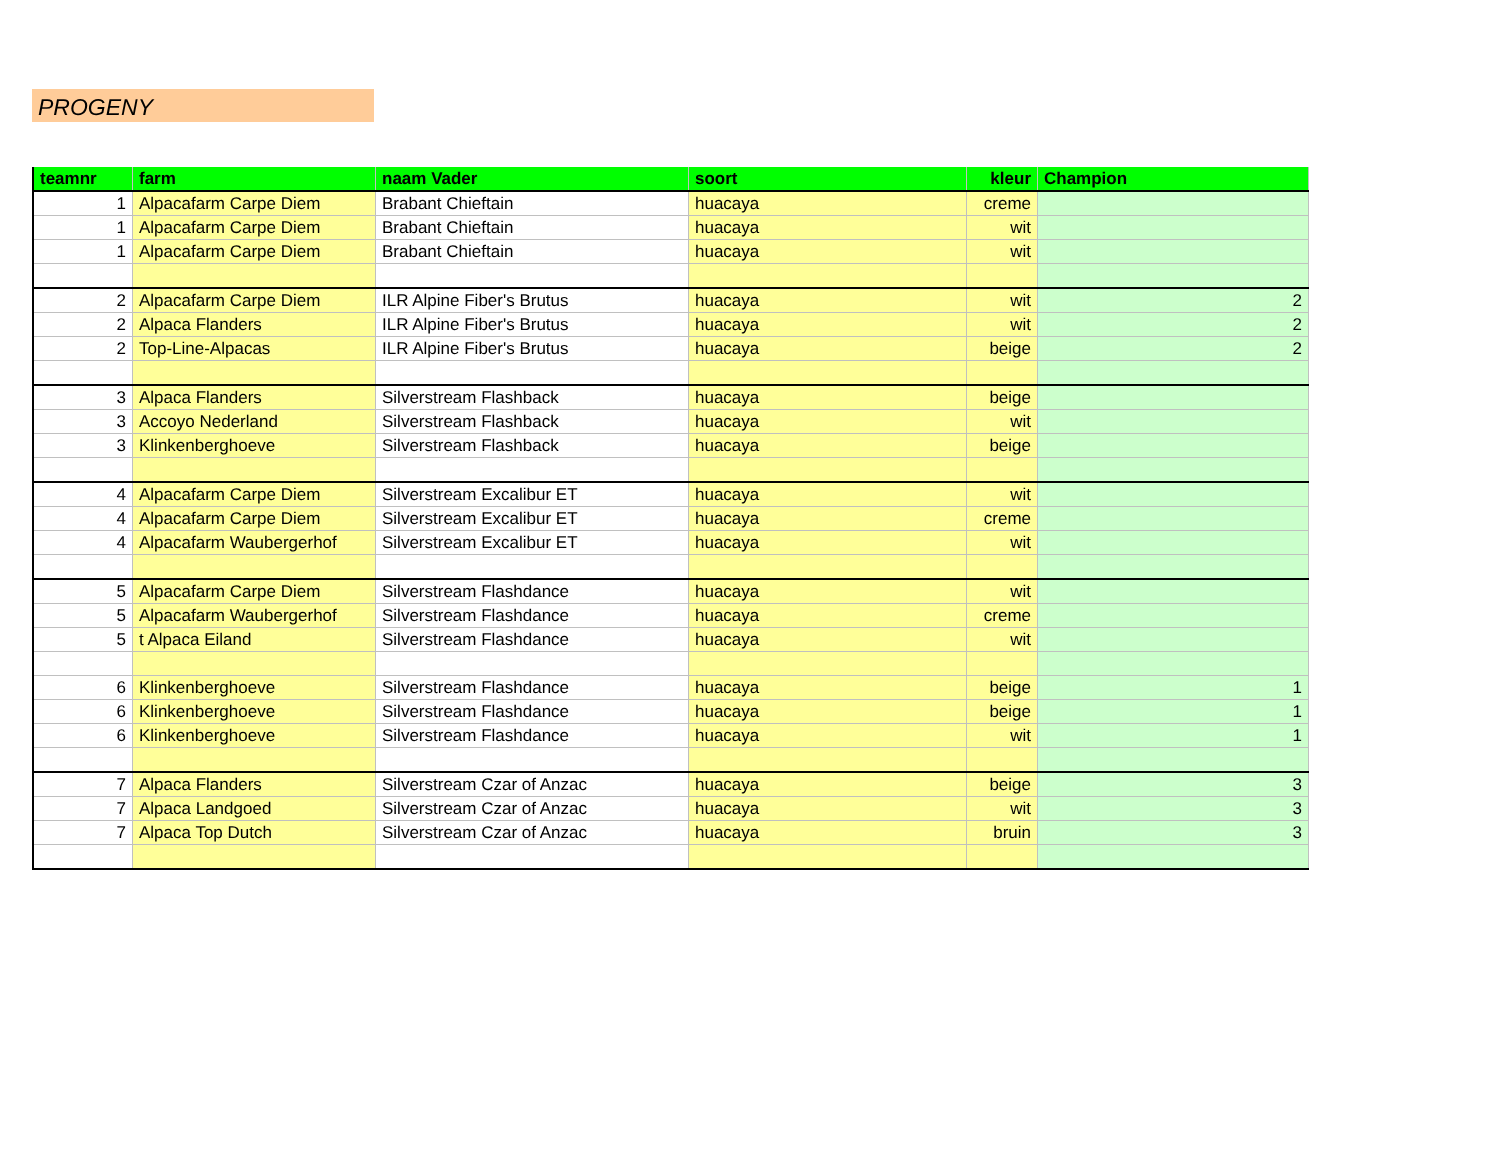PROGENY
| teamnr | farm | naam Vader | soort | kleur | Champion |
| --- | --- | --- | --- | --- | --- |
| 1 | Alpacafarm Carpe Diem | Brabant Chieftain | huacaya | creme | |
| 1 | Alpacafarm Carpe Diem | Brabant Chieftain | huacaya | wit | |
| 1 | Alpacafarm Carpe Diem | Brabant Chieftain | huacaya | wit | |
| 2 | Alpacafarm Carpe Diem | ILR Alpine Fiber's Brutus | huacaya | wit | 2 |
| 2 | Alpaca Flanders | ILR Alpine Fiber's Brutus | huacaya | wit | 2 |
| 2 | Top-Line-Alpacas | ILR Alpine Fiber's Brutus | huacaya | beige | 2 |
| 3 | Alpaca Flanders | Silverstream Flashback | huacaya | beige | |
| 3 | Accoyo Nederland | Silverstream Flashback | huacaya | wit | |
| 3 | Klinkenberghoeve | Silverstream Flashback | huacaya | beige | |
| 4 | Alpacafarm Carpe Diem | Silverstream Excalibur ET | huacaya | wit | |
| 4 | Alpacafarm Carpe Diem | Silverstream Excalibur ET | huacaya | creme | |
| 4 | Alpacafarm Waubergerhof | Silverstream Excalibur ET | huacaya | wit | |
| 5 | Alpacafarm Carpe Diem | Silverstream Flashdance | huacaya | wit | |
| 5 | Alpacafarm Waubergerhof | Silverstream Flashdance | huacaya | creme | |
| 5 | t Alpaca Eiland | Silverstream Flashdance | huacaya | wit | |
| 6 | Klinkenberghoeve | Silverstream Flashdance | huacaya | beige | 1 |
| 6 | Klinkenberghoeve | Silverstream Flashdance | huacaya | beige | 1 |
| 6 | Klinkenberghoeve | Silverstream Flashdance | huacaya | wit | 1 |
| 7 | Alpaca Flanders | Silverstream Czar of Anzac | huacaya | beige | 3 |
| 7 | Alpaca Landgoed | Silverstream Czar of Anzac | huacaya | wit | 3 |
| 7 | Alpaca Top Dutch | Silverstream Czar of Anzac | huacaya | bruin | 3 |